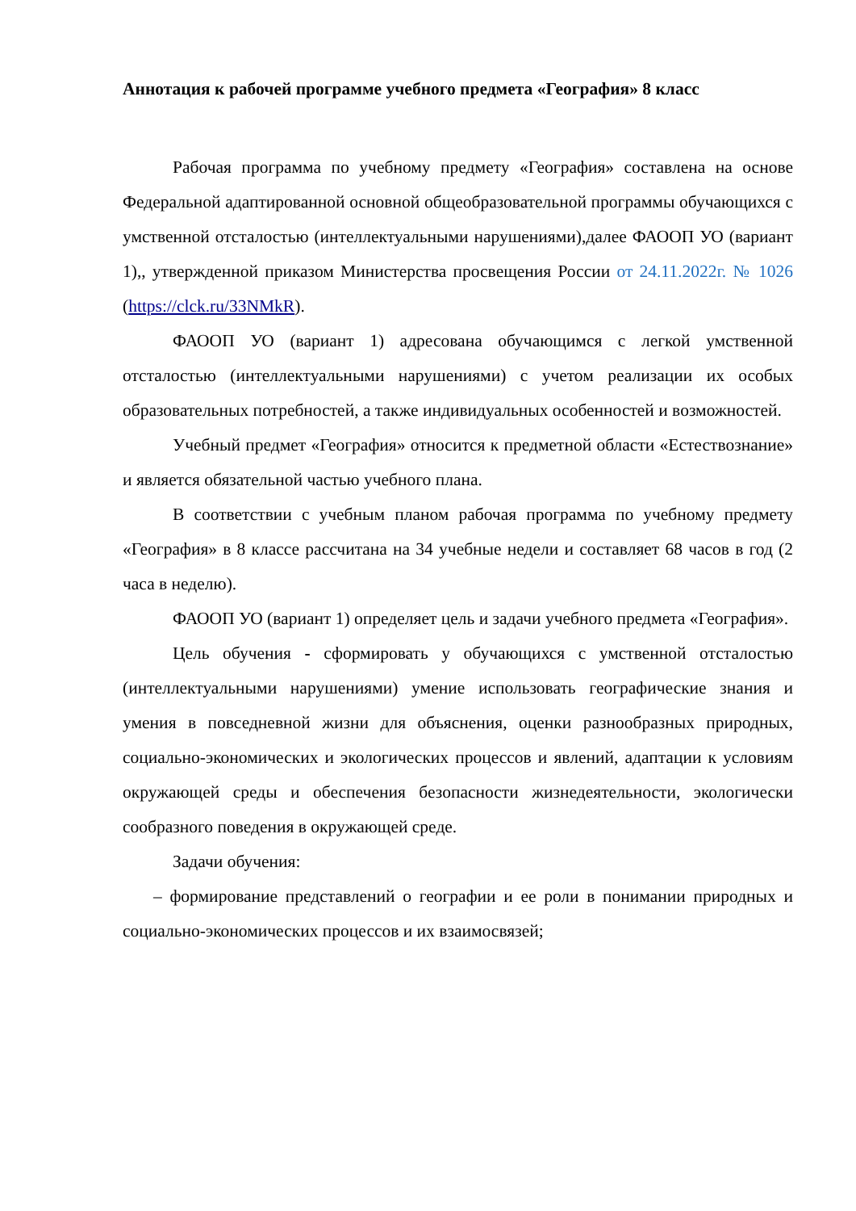Аннотация к рабочей программе учебного предмета «География» 8 класс
Рабочая программа по учебному предмету «География» составлена на основе Федеральной адаптированной основной общеобразовательной программы обучающихся с умственной отсталостью (интеллектуальными нарушениями),далее ФАООП УО (вариант 1),, утвержденной приказом Министерства просвещения России от 24.11.2022г. № 1026 (https://clck.ru/33NMkR).
ФАООП УО (вариант 1) адресована обучающимся с легкой умственной отсталостью (интеллектуальными нарушениями) с учетом реализации их особых образовательных потребностей, а также индивидуальных особенностей и возможностей.
Учебный предмет «География» относится к предметной области «Естествознание» и является обязательной частью учебного плана.
В соответствии с учебным планом рабочая программа по учебному предмету «География» в 8 классе рассчитана на 34 учебные недели и составляет 68 часов в год (2 часа в неделю).
ФАООП УО (вариант 1) определяет цель и задачи учебного предмета «География».
Цель обучения - сформировать у обучающихся с умственной отсталостью (интеллектуальными нарушениями) умение использовать географические знания и умения в повседневной жизни для объяснения, оценки разнообразных природных, социально-экономических и экологических процессов и явлений, адаптации к условиям окружающей среды и обеспечения безопасности жизнедеятельности, экологически сообразного поведения в окружающей среде.
Задачи обучения:
– формирование представлений о географии и ее роли в понимании природных и социально-экономических процессов и их взаимосвязей;